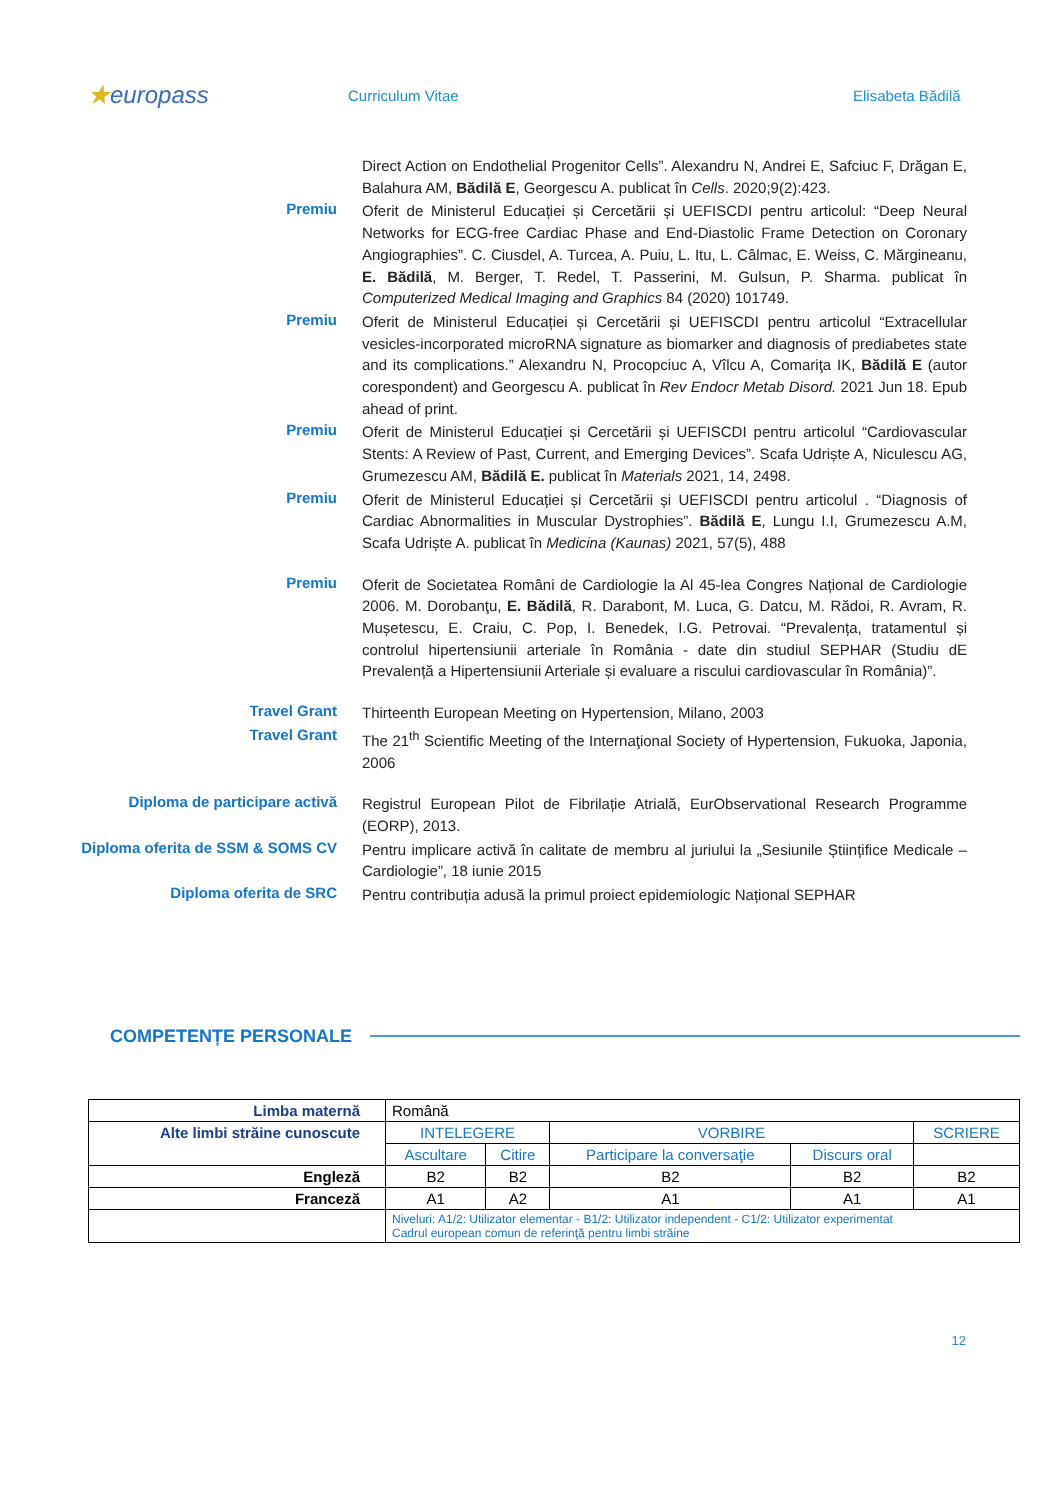★europass
Curriculum Vitae Elisabeta Bădilă
Direct Action on Endothelial Progenitor Cells”. Alexandru N, Andrei E, Safciuc F, Drăgan E, Balahura AM, Bădilă E, Georgescu A. publicat în Cells. 2020;9(2):423.
Premiu
Oferit de Ministerul Educației și Cercetării și UEFISCDI pentru articolul: “Deep Neural Networks for ECG-free Cardiac Phase and End-Diastolic Frame Detection on Coronary Angiographies”. C. Ciusdel, A. Turcea, A. Puiu, L. Itu, L. Câlmac, E. Weiss, C. Mărgineanu, E. Bădilă, M. Berger, T. Redel, T. Passerini, M. Gulsun, P. Sharma. publicat în Computerized Medical Imaging and Graphics 84 (2020) 101749.
Premiu
Oferit de Ministerul Educației și Cercetării și UEFISCDI pentru articolul “Extracellular vesicles-incorporated microRNA signature as biomarker and diagnosis of prediabetes state and its complications.” Alexandru N, Procopciuc A, Vîlcu A, Comariţa IK, Bădilă E (autor corespondent) and Georgescu A. publicat în Rev Endocr Metab Disord. 2021 Jun 18. Epub ahead of print.
Premiu
Oferit de Ministerul Educației și Cercetării și UEFISCDI pentru articolul “Cardiovascular Stents: A Review of Past, Current, and Emerging Devices”. Scafa Udriște A, Niculescu AG, Grumezescu AM, Bădilă E. publicat în Materials 2021, 14, 2498.
Premiu
Oferit de Ministerul Educației și Cercetării și UEFISCDI pentru articolul . “Diagnosis of Cardiac Abnormalities in Muscular Dystrophies”. Bădilă E, Lungu I.I, Grumezescu A.M, Scafa Udriște A. publicat în Medicina (Kaunas) 2021, 57(5), 488
Premiu
Oferit de Societatea Români de Cardiologie la Al 45-lea Congres Național de Cardiologie 2006. M. Dorobanţu, E. Bădilă, R. Darabont, M. Luca, G. Datcu, M. Rădoi, R. Avram, R. Mușetescu, E. Craiu, C. Pop, I. Benedek, I.G. Petrovai. “Prevalența, tratamentul și controlul hipertensiunii arteriale în România - date din studiul SEPHAR (Studiu dE Prevalență a Hipertensiunii Arteriale și evaluare a riscului cardiovascular în România)”.
Travel Grant
Thirteenth European Meeting on Hypertension, Milano, 2003
Travel Grant
The 21<sup>th</sup> Scientific Meeting of the Internaţional Society of Hypertension, Fukuoka, Japonia, 2006
Diploma de participare activă
Registrul European Pilot de Fibrilație Atrială, EurObservational Research Programme (EORP), 2013.
Diploma oferita de SSM & SOMS CV
Pentru implicare activă în calitate de membru al juriului la „Sesiunile Științifice Medicale – Cardiologie”, 18 iunie 2015
Diploma oferita de SRC
Pentru contribuția adusă la primul proiect epidemiologic Național SEPHAR
COMPETENȚE PERSONALE
| Limba maternă | Română | | | | |
| Alte limbi străine cunoscute | INTELEGERE | | VORBIRE | | SCRIERE |
| | Ascultare | Citire | Participare la conversaţie | Discurs oral | |
| Engleză | B2 | B2 | B2 | B2 | B2 |
| Franceză | A1 | A2 | A1 | A1 | A1 |
| | Niveluri: A1/2: Utilizator elementar - B1/2: Utilizator independent - C1/2: Utilizator experimentat Cadrul european comun de referinţă pentru limbi străine | | | | |
12